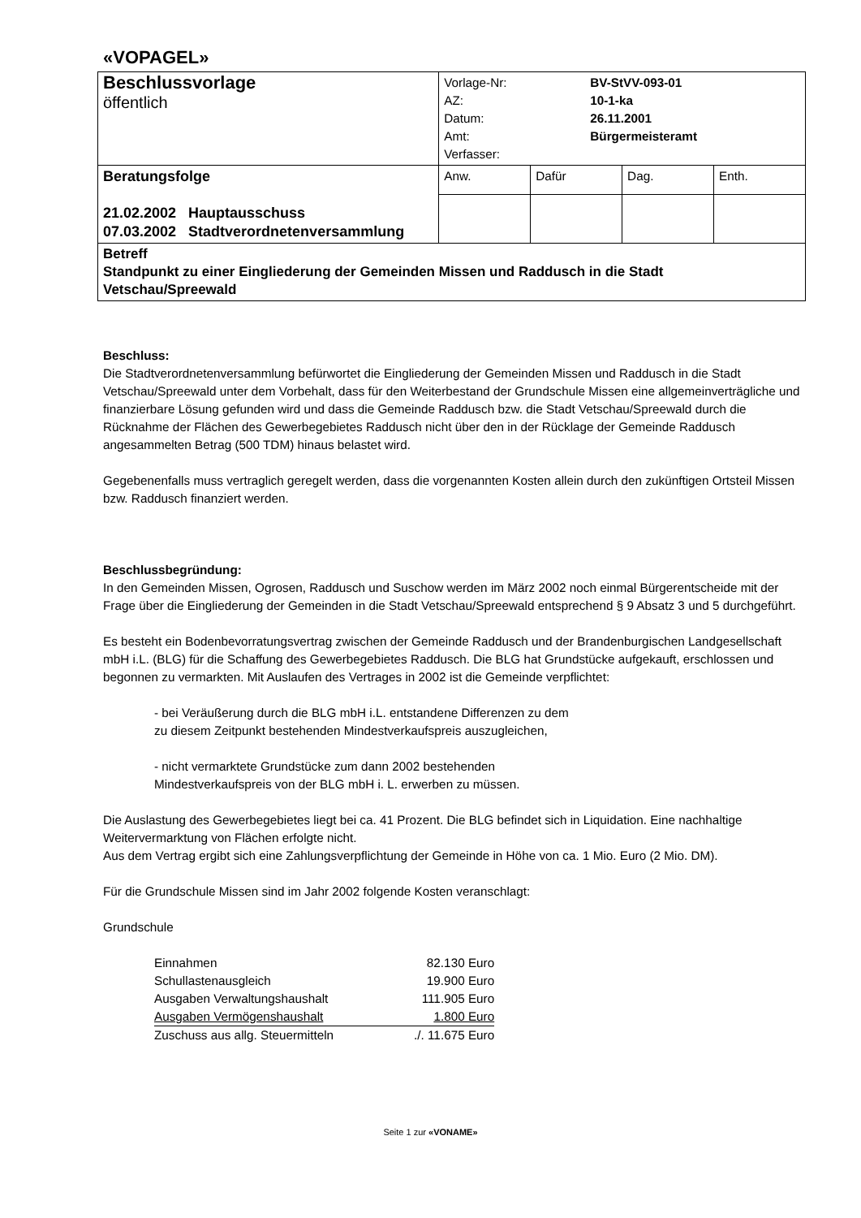«VOPAGEL»
| Beschlussvorlage öffentlich | / Vorlage-Nr: AZ: Datum: Amt: Verfasser: / BV-StVV-093-01 10-1-ka 26.11.2001 Bürgermeisteramt / | | | |
| Beratungsfolge 21.02.2002 Hauptausschuss 07.03.2002 Stadtverordnetenversammlung | Anw. | Dafür | Dag. | Enth. |
| Betreff Standpunkt zu einer Eingliederung der Gemeinden Missen und Raddusch in die Stadt Vetschau/Spreewald | | | | |
Beschluss:
Die Stadtverordnetenversammlung befürwortet die Eingliederung der Gemeinden Missen und Raddusch in die Stadt Vetschau/Spreewald unter dem Vorbehalt, dass für den Weiterbestand der Grundschule Missen eine allgemeinverträgliche und finanzierbare Lösung gefunden wird und dass die Gemeinde Raddusch bzw. die Stadt Vetschau/Spreewald durch die Rücknahme der Flächen des Gewerbegebietes Raddusch nicht über den in der Rücklage der Gemeinde Raddusch angesammelten Betrag (500 TDM) hinaus belastet wird.
Gegebenenfalls muss vertraglich geregelt werden, dass die vorgenannten Kosten allein durch den zukünftigen Ortsteil Missen bzw. Raddusch finanziert werden.
Beschlussbegründung:
In den Gemeinden Missen, Ogrosen, Raddusch und Suschow werden im März 2002 noch einmal Bürgerentscheide mit der Frage über die Eingliederung der Gemeinden in die Stadt Vetschau/Spreewald entsprechend § 9 Absatz 3 und 5 durchgeführt.
Es besteht ein Bodenbevorratungsvertrag zwischen der Gemeinde Raddusch und der Brandenburgischen Landgesellschaft mbH i.L. (BLG) für die Schaffung des Gewerbegebietes Raddusch. Die BLG hat Grundstücke aufgekauft, erschlossen und begonnen zu vermarkten. Mit Auslaufen des Vertrages in 2002 ist die Gemeinde verpflichtet:
- bei Veräußerung durch die BLG mbH i.L. entstandene Differenzen zu dem
zu diesem Zeitpunkt bestehenden Mindestverkaufspreis auszugleichen,
- nicht vermarktete Grundstücke zum dann 2002 bestehenden
Mindestverkaufspreis von der BLG mbH i. L. erwerben zu müssen.
Die Auslastung des Gewerbegebietes liegt bei ca. 41 Prozent. Die BLG befindet sich in Liquidation. Eine nachhaltige Weitervermarktung von Flächen erfolgte nicht.
Aus dem Vertrag ergibt sich eine Zahlungsverpflichtung der Gemeinde in Höhe von ca. 1 Mio. Euro (2 Mio. DM).
Für die Grundschule Missen sind im Jahr 2002 folgende Kosten veranschlagt:
Grundschule
| Einnahmen | 82.130 Euro |
| Schullastenausgleich | 19.900 Euro |
| Ausgaben Verwaltungshaushalt | 111.905 Euro |
| Ausgaben Vermögenshaushalt | 1.800 Euro |
| Zuschuss aus allg. Steuermitteln | ./. 11.675 Euro |
Seite 1 zur «VONAME»